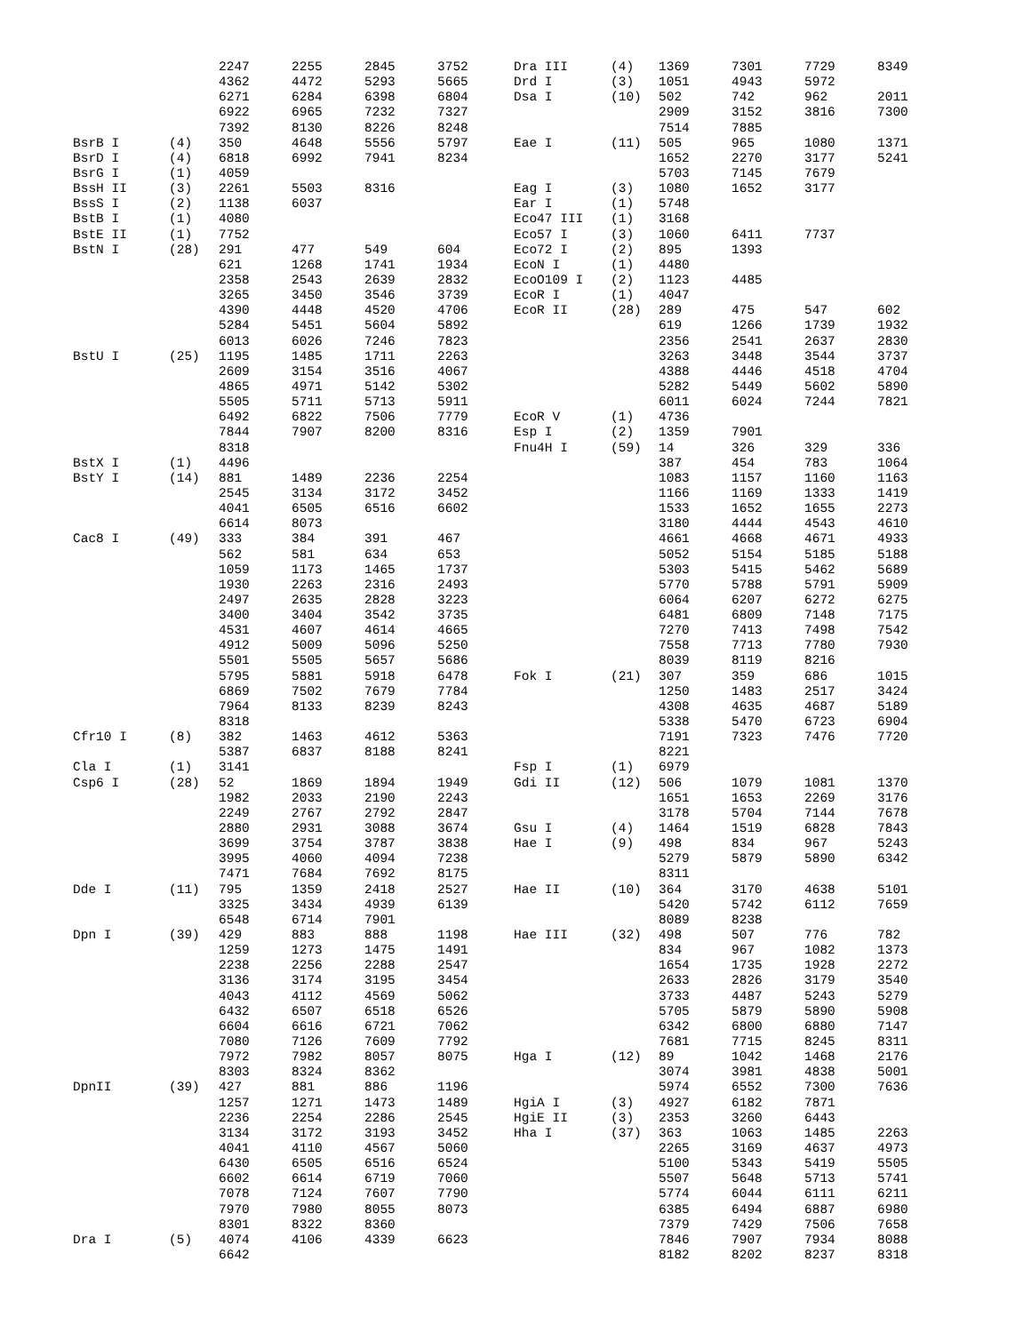| | | 2247 | 2255 | 2845 | 3752 |
| | | 4362 | 4472 | 5293 | 5665 |
| | | 6271 | 6284 | 6398 | 6804 |
| | | 6922 | 6965 | 7232 | 7327 |
| | | 7392 | 8130 | 8226 | 8248 |
| BsrB I | (4) | 350 | 4648 | 5556 | 5797 |
| BsrD I | (4) | 6818 | 6992 | 7941 | 8234 |
| BsrG I | (1) | 4059 | | | |
| BssH II | (3) | 2261 | 5503 | 8316 | |
| BssS I | (2) | 1138 | 6037 | | |
| BstB I | (1) | 4080 | | | |
| BstE II | (1) | 7752 | | | |
| BstN I | (28) | 291 | 477 | 549 | 604 |
| | | 621 | 1268 | 1741 | 1934 |
| | | 2358 | 2543 | 2639 | 2832 |
| | | 3265 | 3450 | 3546 | 3739 |
| | | 4390 | 4448 | 4520 | 4706 |
| | | 5284 | 5451 | 5604 | 5892 |
| | | 6013 | 6026 | 7246 | 7823 |
| BstU I | (25) | 1195 | 1485 | 1711 | 2263 |
| | | 2609 | 3154 | 3516 | 4067 |
| | | 4865 | 4971 | 5142 | 5302 |
| | | 5505 | 5711 | 5713 | 5911 |
| | | 6492 | 6822 | 7506 | 7779 |
| | | 7844 | 7907 | 8200 | 8316 |
| | | 8318 | | | |
| BstX I | (1) | 4496 | | | |
| BstY I | (14) | 881 | 1489 | 2236 | 2254 |
| | | 2545 | 3134 | 3172 | 3452 |
| | | 4041 | 6505 | 6516 | 6602 |
| | | 6614 | 8073 | | |
| Cac8 I | (49) | 333 | 384 | 391 | 467 |
| | | 562 | 581 | 634 | 653 |
| | | 1059 | 1173 | 1465 | 1737 |
| | | 1930 | 2263 | 2316 | 2493 |
| | | 2497 | 2635 | 2828 | 3223 |
| | | 3400 | 3404 | 3542 | 3735 |
| | | 4531 | 4607 | 4614 | 4665 |
| | | 4912 | 5009 | 5096 | 5250 |
| | | 5501 | 5505 | 5657 | 5686 |
| | | 5795 | 5881 | 5918 | 6478 |
| | | 6869 | 7502 | 7679 | 7784 |
| | | 7964 | 8133 | 8239 | 8243 |
| | | 8318 | | | |
| Cfr10 I | (8) | 382 | 1463 | 4612 | 5363 |
| | | 5387 | 6837 | 8188 | 8241 |
| Cla I | (1) | 3141 | | | |
| Csp6 I | (28) | 52 | 1869 | 1894 | 1949 |
| | | 1982 | 2033 | 2190 | 2243 |
| | | 2249 | 2767 | 2792 | 2847 |
| | | 2880 | 2931 | 3088 | 3674 |
| | | 3699 | 3754 | 3787 | 3838 |
| | | 3995 | 4060 | 4094 | 7238 |
| | | 7471 | 7684 | 7692 | 8175 |
| Dde I | (11) | 795 | 1359 | 2418 | 2527 |
| | | 3325 | 3434 | 4939 | 6139 |
| | | 6548 | 6714 | 7901 | |
| Dpn I | (39) | 429 | 883 | 888 | 1198 |
| | | 1259 | 1273 | 1475 | 1491 |
| | | 2238 | 2256 | 2288 | 2547 |
| | | 3136 | 3174 | 3195 | 3454 |
| | | 4043 | 4112 | 4569 | 5062 |
| | | 6432 | 6507 | 6518 | 6526 |
| | | 6604 | 6616 | 6721 | 7062 |
| | | 7080 | 7126 | 7609 | 7792 |
| | | 7972 | 7982 | 8057 | 8075 |
| | | 8303 | 8324 | 8362 | |
| DpnII | (39) | 427 | 881 | 886 | 1196 |
| | | 1257 | 1271 | 1473 | 1489 |
| | | 2236 | 2254 | 2286 | 2545 |
| | | 3134 | 3172 | 3193 | 3452 |
| | | 4041 | 4110 | 4567 | 5060 |
| | | 6430 | 6505 | 6516 | 6524 |
| | | 6602 | 6614 | 6719 | 7060 |
| | | 7078 | 7124 | 7607 | 7790 |
| | | 7970 | 7980 | 8055 | 8073 |
| | | 8301 | 8322 | 8360 | |
| Dra I | (5) | 4074 | 4106 | 4339 | 6623 |
| | | 6642 | | | |
| Dra III | (4) | 1369 | 7301 | 7729 | 8349 |
| Drd I | (3) | 1051 | 4943 | 5972 | |
| Dsa I | (10) | 502 | 742 | 962 | 2011 |
| | | 2909 | 3152 | 3816 | 7300 |
| | | 7514 | 7885 | | |
| Eae I | (11) | 505 | 965 | 1080 | 1371 |
| | | 1652 | 2270 | 3177 | 5241 |
| | | 5703 | 7145 | 7679 | |
| Eag I | (3) | 1080 | 1652 | 3177 | |
| Ear I | (1) | 5748 | | | |
| Eco47 III | (1) | 3168 | | | |
| Eco57 I | (3) | 1060 | 6411 | 7737 | |
| Eco72 I | (2) | 895 | 1393 | | |
| EcoN I | (1) | 4480 | | | |
| EcoO109 I | (2) | 1123 | 4485 | | |
| EcoR I | (1) | 4047 | | | |
| EcoR II | (28) | 289 | 475 | 547 | 602 |
| | | 619 | 1266 | 1739 | 1932 |
| | | 2356 | 2541 | 2637 | 2830 |
| | | 3263 | 3448 | 3544 | 3737 |
| | | 4388 | 4446 | 4518 | 4704 |
| | | 5282 | 5449 | 5602 | 5890 |
| | | 6011 | 6024 | 7244 | 7821 |
| EcoR V | (1) | 4736 | | | |
| Esp I | (2) | 1359 | 7901 | | |
| Fnu4H I | (59) | 14 | 326 | 329 | 336 |
| | | 387 | 454 | 783 | 1064 |
| | | 1083 | 1157 | 1160 | 1163 |
| | | 1166 | 1169 | 1333 | 1419 |
| | | 1533 | 1652 | 1655 | 2273 |
| | | 3180 | 4444 | 4543 | 4610 |
| | | 4661 | 4668 | 4671 | 4933 |
| | | 5052 | 5154 | 5185 | 5188 |
| | | 5303 | 5415 | 5462 | 5689 |
| | | 5770 | 5788 | 5791 | 5909 |
| | | 6064 | 6207 | 6272 | 6275 |
| | | 6481 | 6809 | 7148 | 7175 |
| | | 7270 | 7413 | 7498 | 7542 |
| | | 7558 | 7713 | 7780 | 7930 |
| | | 8039 | 8119 | 8216 | |
| Fok I | (21) | 307 | 359 | 686 | 1015 |
| | | 1250 | 1483 | 2517 | 3424 |
| | | 4308 | 4635 | 4687 | 5189 |
| | | 5338 | 5470 | 6723 | 6904 |
| | | 7191 | 7323 | 7476 | 7720 |
| | | 8221 | | | |
| Fsp I | (1) | 6979 | | | |
| Gdi II | (12) | 506 | 1079 | 1081 | 1370 |
| | | 1651 | 1653 | 2269 | 3176 |
| | | 3178 | 5704 | 7144 | 7678 |
| Gsu I | (4) | 1464 | 1519 | 6828 | 7843 |
| Hae I | (9) | 498 | 834 | 967 | 5243 |
| | | 5279 | 5879 | 5890 | 6342 |
| | | 8311 | | | |
| Hae II | (10) | 364 | 3170 | 4638 | 5101 |
| | | 5420 | 5742 | 6112 | 7659 |
| | | 8089 | 8238 | | |
| Hae III | (32) | 498 | 507 | 776 | 782 |
| | | 834 | 967 | 1082 | 1373 |
| | | 1654 | 1735 | 1928 | 2272 |
| | | 2633 | 2826 | 3179 | 3540 |
| | | 3733 | 4487 | 5243 | 5279 |
| | | 5705 | 5879 | 5890 | 5908 |
| | | 6342 | 6800 | 6880 | 7147 |
| | | 7681 | 7715 | 8245 | 8311 |
| Hga I | (12) | 89 | 1042 | 1468 | 2176 |
| | | 3074 | 3981 | 4838 | 5001 |
| | | 5974 | 6552 | 7300 | 7636 |
| HgiA I | (3) | 4927 | 6182 | 7871 | |
| HgiE II | (3) | 2353 | 3260 | 6443 | |
| Hha I | (37) | 363 | 1063 | 1485 | 2263 |
| | | 2265 | 3169 | 4637 | 4973 |
| | | 5100 | 5343 | 5419 | 5505 |
| | | 5507 | 5648 | 5713 | 5741 |
| | | 5774 | 6044 | 6111 | 6211 |
| | | 6385 | 6494 | 6887 | 6980 |
| | | 7379 | 7429 | 7506 | 7658 |
| | | 7846 | 7907 | 7934 | 8088 |
| | | 8182 | 8202 | 8237 | 8318 |